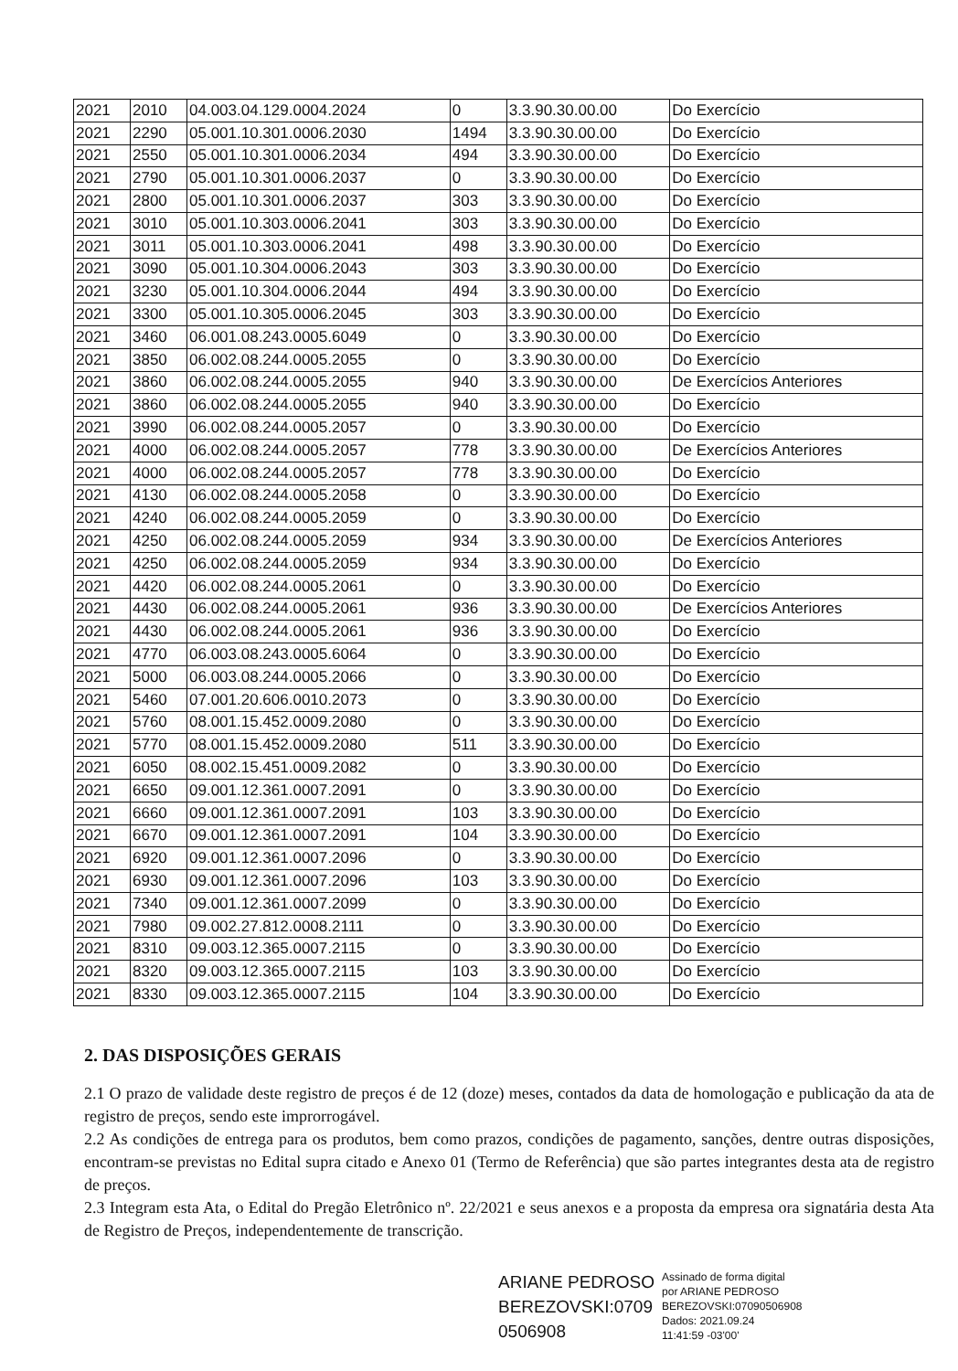| 2021 | 2010 | 04.003.04.129.0004.2024 | 0 | 3.3.90.30.00.00 | Do Exercício |
| 2021 | 2290 | 05.001.10.301.0006.2030 | 1494 | 3.3.90.30.00.00 | Do Exercício |
| 2021 | 2550 | 05.001.10.301.0006.2034 | 494 | 3.3.90.30.00.00 | Do Exercício |
| 2021 | 2790 | 05.001.10.301.0006.2037 | 0 | 3.3.90.30.00.00 | Do Exercício |
| 2021 | 2800 | 05.001.10.301.0006.2037 | 303 | 3.3.90.30.00.00 | Do Exercício |
| 2021 | 3010 | 05.001.10.303.0006.2041 | 303 | 3.3.90.30.00.00 | Do Exercício |
| 2021 | 3011 | 05.001.10.303.0006.2041 | 498 | 3.3.90.30.00.00 | Do Exercício |
| 2021 | 3090 | 05.001.10.304.0006.2043 | 303 | 3.3.90.30.00.00 | Do Exercício |
| 2021 | 3230 | 05.001.10.304.0006.2044 | 494 | 3.3.90.30.00.00 | Do Exercício |
| 2021 | 3300 | 05.001.10.305.0006.2045 | 303 | 3.3.90.30.00.00 | Do Exercício |
| 2021 | 3460 | 06.001.08.243.0005.6049 | 0 | 3.3.90.30.00.00 | Do Exercício |
| 2021 | 3850 | 06.002.08.244.0005.2055 | 0 | 3.3.90.30.00.00 | Do Exercício |
| 2021 | 3860 | 06.002.08.244.0005.2055 | 940 | 3.3.90.30.00.00 | De Exercícios Anteriores |
| 2021 | 3860 | 06.002.08.244.0005.2055 | 940 | 3.3.90.30.00.00 | Do Exercício |
| 2021 | 3990 | 06.002.08.244.0005.2057 | 0 | 3.3.90.30.00.00 | Do Exercício |
| 2021 | 4000 | 06.002.08.244.0005.2057 | 778 | 3.3.90.30.00.00 | De Exercícios Anteriores |
| 2021 | 4000 | 06.002.08.244.0005.2057 | 778 | 3.3.90.30.00.00 | Do Exercício |
| 2021 | 4130 | 06.002.08.244.0005.2058 | 0 | 3.3.90.30.00.00 | Do Exercício |
| 2021 | 4240 | 06.002.08.244.0005.2059 | 0 | 3.3.90.30.00.00 | Do Exercício |
| 2021 | 4250 | 06.002.08.244.0005.2059 | 934 | 3.3.90.30.00.00 | De Exercícios Anteriores |
| 2021 | 4250 | 06.002.08.244.0005.2059 | 934 | 3.3.90.30.00.00 | Do Exercício |
| 2021 | 4420 | 06.002.08.244.0005.2061 | 0 | 3.3.90.30.00.00 | Do Exercício |
| 2021 | 4430 | 06.002.08.244.0005.2061 | 936 | 3.3.90.30.00.00 | De Exercícios Anteriores |
| 2021 | 4430 | 06.002.08.244.0005.2061 | 936 | 3.3.90.30.00.00 | Do Exercício |
| 2021 | 4770 | 06.003.08.243.0005.6064 | 0 | 3.3.90.30.00.00 | Do Exercício |
| 2021 | 5000 | 06.003.08.244.0005.2066 | 0 | 3.3.90.30.00.00 | Do Exercício |
| 2021 | 5460 | 07.001.20.606.0010.2073 | 0 | 3.3.90.30.00.00 | Do Exercício |
| 2021 | 5760 | 08.001.15.452.0009.2080 | 0 | 3.3.90.30.00.00 | Do Exercício |
| 2021 | 5770 | 08.001.15.452.0009.2080 | 511 | 3.3.90.30.00.00 | Do Exercício |
| 2021 | 6050 | 08.002.15.451.0009.2082 | 0 | 3.3.90.30.00.00 | Do Exercício |
| 2021 | 6650 | 09.001.12.361.0007.2091 | 0 | 3.3.90.30.00.00 | Do Exercício |
| 2021 | 6660 | 09.001.12.361.0007.2091 | 103 | 3.3.90.30.00.00 | Do Exercício |
| 2021 | 6670 | 09.001.12.361.0007.2091 | 104 | 3.3.90.30.00.00 | Do Exercício |
| 2021 | 6920 | 09.001.12.361.0007.2096 | 0 | 3.3.90.30.00.00 | Do Exercício |
| 2021 | 6930 | 09.001.12.361.0007.2096 | 103 | 3.3.90.30.00.00 | Do Exercício |
| 2021 | 7340 | 09.001.12.361.0007.2099 | 0 | 3.3.90.30.00.00 | Do Exercício |
| 2021 | 7980 | 09.002.27.812.0008.2111 | 0 | 3.3.90.30.00.00 | Do Exercício |
| 2021 | 8310 | 09.003.12.365.0007.2115 | 0 | 3.3.90.30.00.00 | Do Exercício |
| 2021 | 8320 | 09.003.12.365.0007.2115 | 103 | 3.3.90.30.00.00 | Do Exercício |
| 2021 | 8330 | 09.003.12.365.0007.2115 | 104 | 3.3.90.30.00.00 | Do Exercício |
2. DAS DISPOSIÇÕES GERAIS
2.1 O prazo de validade deste registro de preços é de 12 (doze) meses, contados da data de homologação e publicação da ata de registro de preços, sendo este improrrogável.
2.2 As condições de entrega para os produtos, bem como prazos, condições de pagamento, sanções, dentre outras disposições, encontram-se previstas no Edital supra citado e Anexo 01 (Termo de Referência) que são partes integrantes desta ata de registro de preços.
2.3 Integram esta Ata, o Edital do Pregão Eletrônico nº. 22/2021 e seus anexos e a proposta da empresa ora signatária desta Ata de Registro de Preços, independentemente de transcrição.
ARIANE PEDROSO
BEREZOVSKI:0709
0506908
Assinado de forma digital
por ARIANE PEDROSO
BEREZOVSKI:07090506908
Dados: 2021.09.24
11:41:59 -03'00'